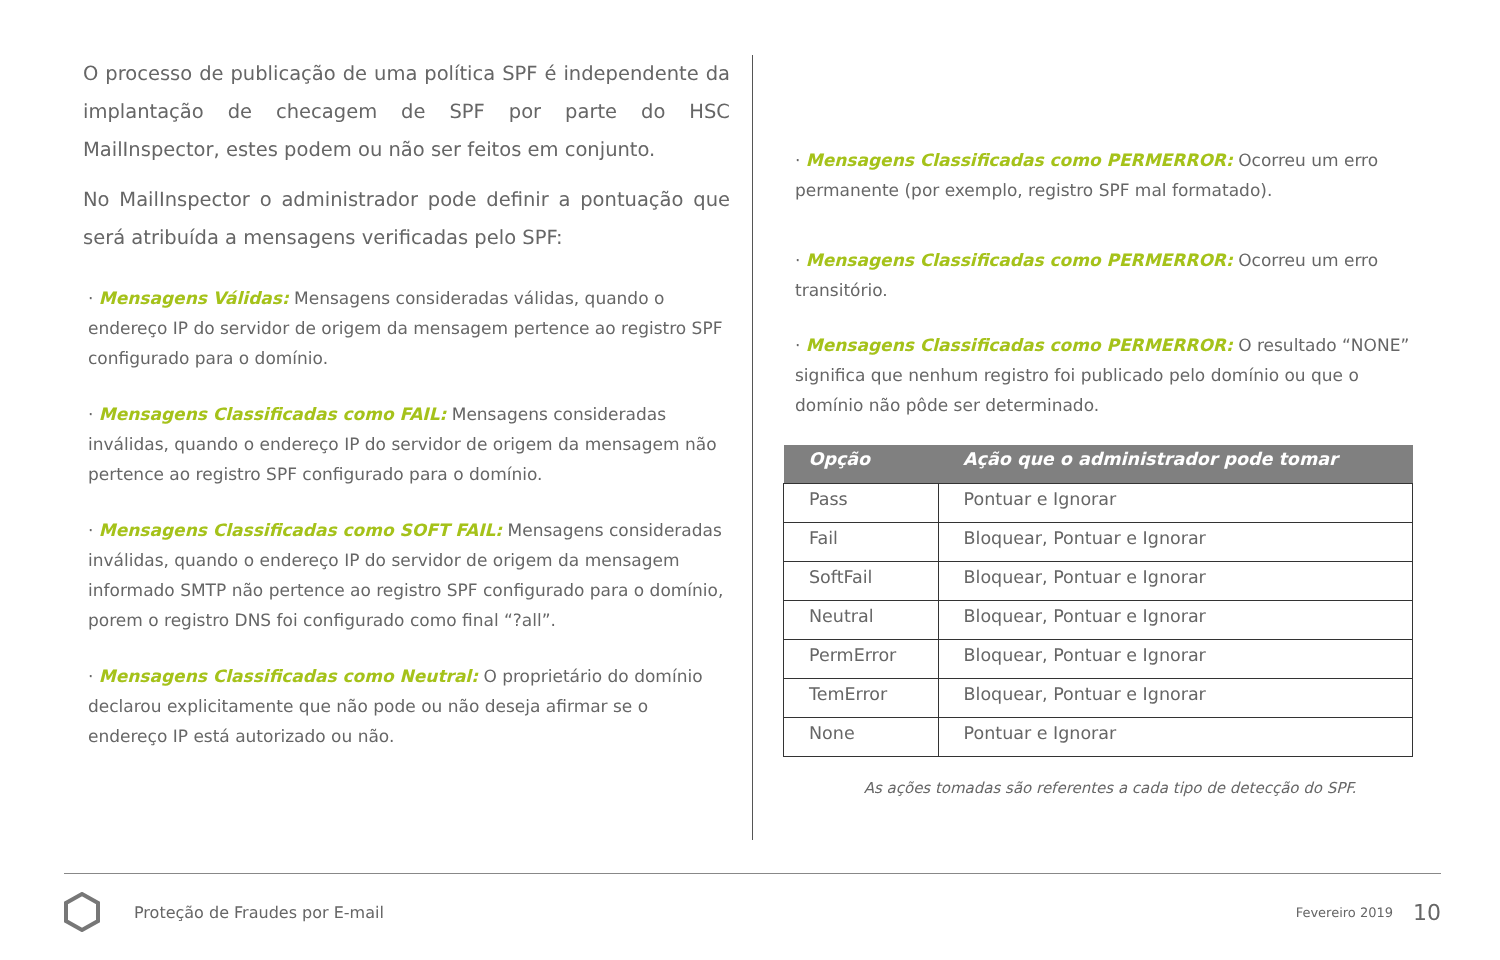O processo de publicação de uma política SPF é independente da implantação de checagem de SPF por parte do HSC MailInspector, estes podem ou não ser feitos em conjunto.
No MailInspector o administrador pode definir a pontuação que será atribuída a mensagens verificadas pelo SPF:
· Mensagens Válidas: Mensagens consideradas válidas, quando o endereço IP do servidor de origem da mensagem pertence ao registro SPF configurado para o domínio.
· Mensagens Classificadas como FAIL: Mensagens consideradas inválidas, quando o endereço IP do servidor de origem da mensagem não pertence ao registro SPF configurado para o domínio.
· Mensagens Classificadas como SOFT FAIL: Mensagens consideradas inválidas, quando o endereço IP do servidor de origem da mensagem informado SMTP não pertence ao registro SPF configurado para o domínio, porem o registro DNS foi configurado como final “?all”.
· Mensagens Classificadas como Neutral: O proprietário do domínio declarou explicitamente que não pode ou não deseja afirmar se o endereço IP está autorizado ou não.
· Mensagens Classificadas como PERMERROR: Ocorreu um erro permanente (por exemplo, registro SPF mal formatado).
· Mensagens Classificadas como PERMERROR: Ocorreu um erro transitório.
· Mensagens Classificadas como PERMERROR: O resultado “NONE” significa que nenhum registro foi publicado pelo domínio ou que o domínio não pôde ser determinado.
| Opção | Ação que o administrador pode tomar |
| --- | --- |
| Pass | Pontuar e Ignorar |
| Fail | Bloquear, Pontuar e Ignorar |
| SoftFail | Bloquear, Pontuar e Ignorar |
| Neutral | Bloquear, Pontuar e Ignorar |
| PermError | Bloquear, Pontuar e Ignorar |
| TemError | Bloquear, Pontuar e Ignorar |
| None | Pontuar e Ignorar |
As ações tomadas são referentes a cada tipo de detecção do SPF.
Proteção de Fraudes por E-mail Fevereiro 2019 10